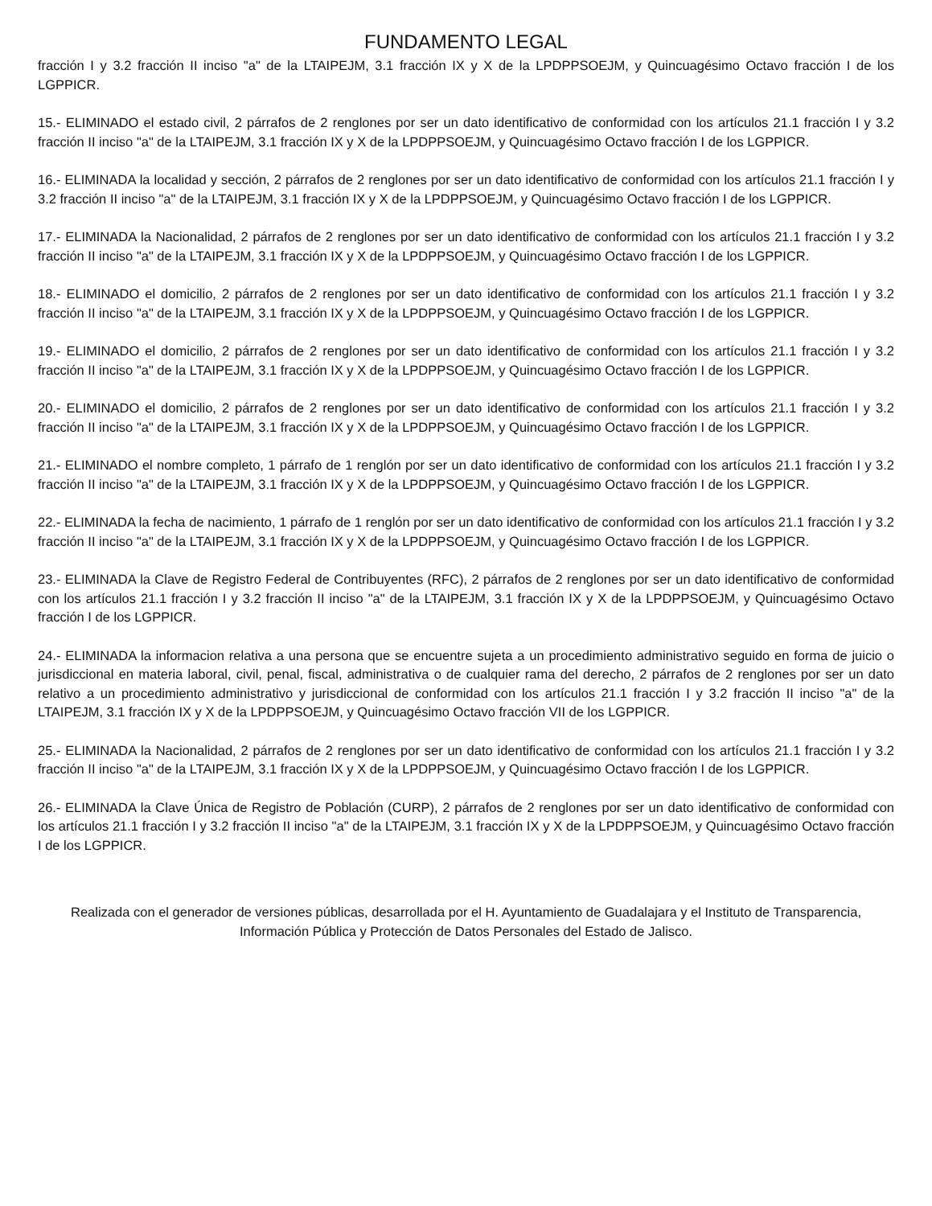FUNDAMENTO LEGAL
fracción I y 3.2 fracción II inciso "a" de la LTAIPEJM, 3.1 fracción IX y X de la LPDPPSOEJM, y Quincuagésimo Octavo fracción I de los LGPPICR.
15.- ELIMINADO el estado civil, 2 párrafos de 2 renglones por ser un dato identificativo de conformidad con los artículos 21.1 fracción I y 3.2 fracción II inciso "a" de la LTAIPEJM, 3.1 fracción IX y X de la LPDPPSOEJM, y Quincuagésimo Octavo fracción I de los LGPPICR.
16.- ELIMINADA la localidad y sección, 2 párrafos de 2 renglones por ser un dato identificativo de conformidad con los artículos 21.1 fracción I y 3.2 fracción II inciso "a" de la LTAIPEJM, 3.1 fracción IX y X de la LPDPPSOEJM, y Quincuagésimo Octavo fracción I de los LGPPICR.
17.- ELIMINADA la Nacionalidad, 2 párrafos de 2 renglones por ser un dato identificativo de conformidad con los artículos 21.1 fracción I y 3.2 fracción II inciso "a" de la LTAIPEJM, 3.1 fracción IX y X de la LPDPPSOEJM, y Quincuagésimo Octavo fracción I de los LGPPICR.
18.- ELIMINADO el domicilio, 2 párrafos de 2 renglones por ser un dato identificativo de conformidad con los artículos 21.1 fracción I y 3.2 fracción II inciso "a" de la LTAIPEJM, 3.1 fracción IX y X de la LPDPPSOEJM, y Quincuagésimo Octavo fracción I de los LGPPICR.
19.- ELIMINADO el domicilio, 2 párrafos de 2 renglones por ser un dato identificativo de conformidad con los artículos 21.1 fracción I y 3.2 fracción II inciso "a" de la LTAIPEJM, 3.1 fracción IX y X de la LPDPPSOEJM, y Quincuagésimo Octavo fracción I de los LGPPICR.
20.- ELIMINADO el domicilio, 2 párrafos de 2 renglones por ser un dato identificativo de conformidad con los artículos 21.1 fracción I y 3.2 fracción II inciso "a" de la LTAIPEJM, 3.1 fracción IX y X de la LPDPPSOEJM, y Quincuagésimo Octavo fracción I de los LGPPICR.
21.- ELIMINADO el nombre completo, 1 párrafo de 1 renglón por ser un dato identificativo de conformidad con los artículos 21.1 fracción I y 3.2 fracción II inciso "a" de la LTAIPEJM, 3.1 fracción IX y X de la LPDPPSOEJM, y Quincuagésimo Octavo fracción I de los LGPPICR.
22.- ELIMINADA la fecha de nacimiento, 1 párrafo de 1 renglón por ser un dato identificativo de conformidad con los artículos 21.1 fracción I y 3.2 fracción II inciso "a" de la LTAIPEJM, 3.1 fracción IX y X de la LPDPPSOEJM, y Quincuagésimo Octavo fracción I de los LGPPICR.
23.- ELIMINADA la Clave de Registro Federal de Contribuyentes (RFC), 2 párrafos de 2 renglones por ser un dato identificativo de conformidad con los artículos 21.1 fracción I y 3.2 fracción II inciso "a" de la LTAIPEJM, 3.1 fracción IX y X de la LPDPPSOEJM, y Quincuagésimo Octavo fracción I de los LGPPICR.
24.- ELIMINADA la informacion relativa a una persona que se encuentre sujeta a un procedimiento administrativo seguido en forma de juicio o jurisdiccional en materia laboral, civil, penal, fiscal, administrativa o de cualquier rama del derecho, 2 párrafos de 2 renglones por ser un dato relativo a un procedimiento administrativo y jurisdiccional de conformidad con los artículos 21.1 fracción I y 3.2 fracción II inciso "a" de la LTAIPEJM, 3.1 fracción IX y X de la LPDPPSOEJM, y Quincuagésimo Octavo fracción VII de los LGPPICR.
25.- ELIMINADA la Nacionalidad, 2 párrafos de 2 renglones por ser un dato identificativo de conformidad con los artículos 21.1 fracción I y 3.2 fracción II inciso "a" de la LTAIPEJM, 3.1 fracción IX y X de la LPDPPSOEJM, y Quincuagésimo Octavo fracción I de los LGPPICR.
26.- ELIMINADA la Clave Única de Registro de Población (CURP), 2 párrafos de 2 renglones por ser un dato identificativo de conformidad con los artículos 21.1 fracción I y 3.2 fracción II inciso "a" de la LTAIPEJM, 3.1 fracción IX y X de la LPDPPSOEJM, y Quincuagésimo Octavo fracción I de los LGPPICR.
Realizada con el generador de versiones públicas, desarrollada por el H. Ayuntamiento de Guadalajara y el Instituto de Transparencia, Información Pública y Protección de Datos Personales del Estado de Jalisco.